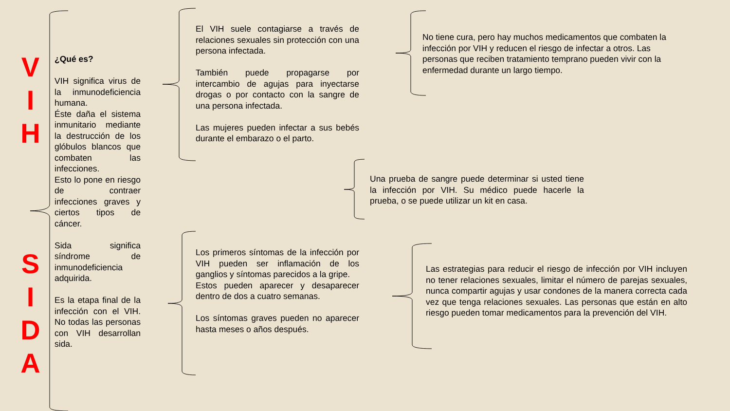V
I
H
S
I
D
A
¿Qué es?
VIH significa virus de la inmunodeficiencia humana.
Éste daña el sistema inmunitario mediante la destrucción de los glóbulos blancos que combaten las infecciones.
Esto lo pone en riesgo de contraer infecciones graves y ciertos tipos de cáncer.
Sida significa síndrome de inmunodeficiencia adquirida.
Es la etapa final de la infección con el VIH. No todas las personas con VIH desarrollan sida.
El VIH suele contagiarse a través de relaciones sexuales sin protección con una persona infectada.
También puede propagarse por intercambio de agujas para inyectarse drogas o por contacto con la sangre de una persona infectada.
Las mujeres pueden infectar a sus bebés durante el embarazo o el parto.
No tiene cura, pero hay muchos medicamentos que combaten la infección por VIH y reducen el riesgo de infectar a otros. Las personas que reciben tratamiento temprano pueden vivir con la enfermedad durante un largo tiempo.
Una prueba de sangre puede determinar si usted tiene la infección por VIH. Su médico puede hacerle la prueba, o se puede utilizar un kit en casa.
Los primeros síntomas de la infección por VIH pueden ser inflamación de los ganglios y síntomas parecidos a la gripe.
Estos pueden aparecer y desaparecer dentro de dos a cuatro semanas.
Los síntomas graves pueden no aparecer hasta meses o años después.
Las estrategias para reducir el riesgo de infección por VIH incluyen no tener relaciones sexuales, limitar el número de parejas sexuales, nunca compartir agujas y usar condones de la manera correcta cada vez que tenga relaciones sexuales. Las personas que están en alto riesgo pueden tomar medicamentos para la prevención del VIH.